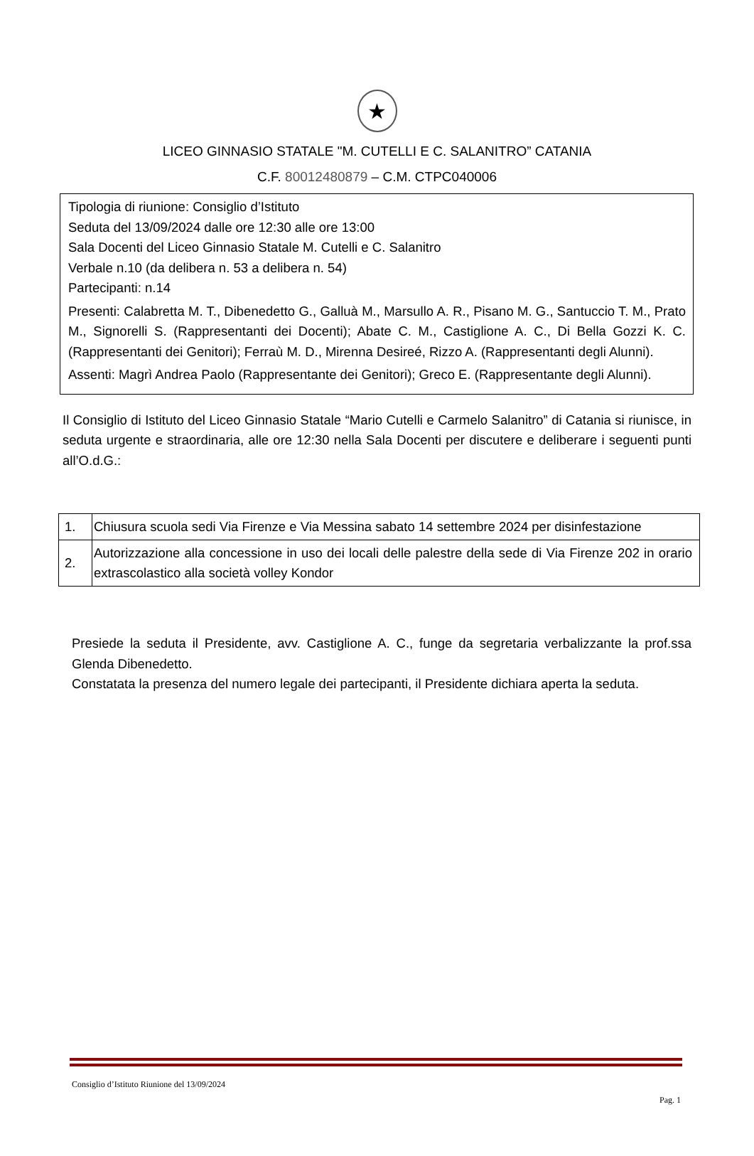★
LICEO GINNASIO STATALE "M. CUTELLI E C. SALANITRO” CATANIA
C.F. 80012480879 – C.M. CTPC040006
Tipologia di riunione: Consiglio d’Istituto
Seduta del 13/09/2024 dalle ore 12:30 alle ore 13:00
Sala Docenti del Liceo Ginnasio Statale M. Cutelli e C. Salanitro
Verbale n.10 (da delibera n. 53 a delibera n. 54)
Partecipanti: n.14
Presenti: Calabretta M. T., Dibenedetto G., Galluà M., Marsullo A. R., Pisano M. G., Santuccio T. M., Prato M., Signorelli S. (Rappresentanti dei Docenti); Abate C. M., Castiglione A. C., Di Bella Gozzi K. C. (Rappresentanti dei Genitori); Ferraù M. D., Mirenna Desireé, Rizzo A. (Rappresentanti degli Alunni).
Assenti: Magrì Andrea Paolo (Rappresentante dei Genitori); Greco E. (Rappresentante degli Alunni).
Il Consiglio di Istituto del Liceo Ginnasio Statale “Mario Cutelli e Carmelo Salanitro” di Catania si riunisce, in seduta urgente e straordinaria, alle ore 12:30 nella Sala Docenti per discutere e deliberare i seguenti punti all’O.d.G.:
| 1. | Chiusura scuola sedi Via Firenze e Via Messina sabato 14 settembre 2024 per disinfestazione |
| 2. | Autorizzazione alla concessione in uso dei locali delle palestre della sede di Via Firenze 202 in orario extrascolastico alla società volley Kondor |
Presiede la seduta il Presidente, avv. Castiglione A. C., funge da segretaria verbalizzante la prof.ssa Glenda Dibenedetto.
Constatata la presenza del numero legale dei partecipanti, il Presidente dichiara aperta la seduta.
Consiglio d’Istituto Riunione del 13/09/2024
Pag. 1